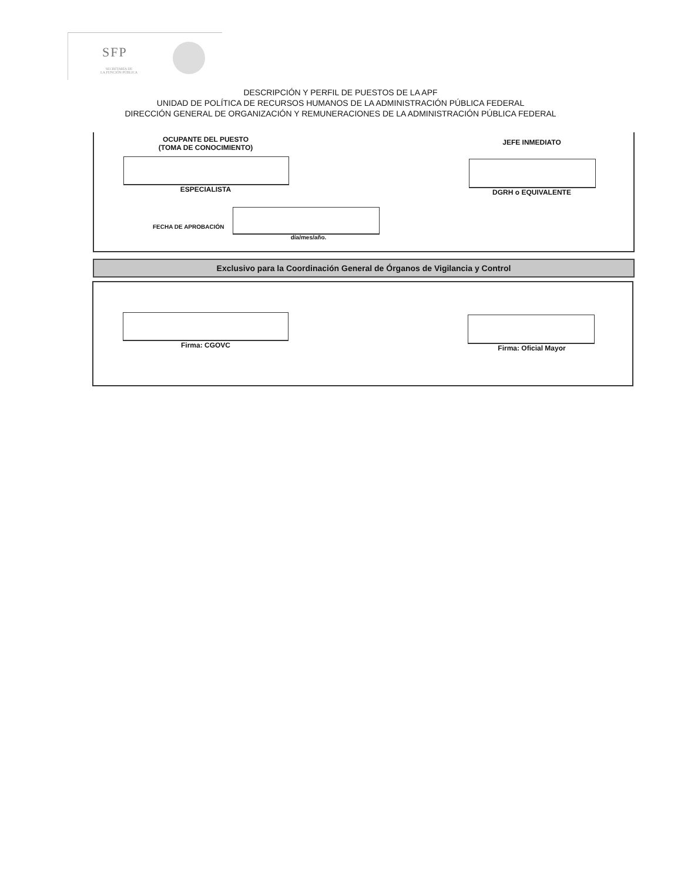SFP
SECRETARÍA DE
LA FUNCIÓN PÚBLICA
DESCRIPCIÓN Y PERFIL DE PUESTOS DE LA APF
UNIDAD DE POLÍTICA DE RECURSOS HUMANOS DE LA ADMINISTRACIÓN PÚBLICA FEDERAL
DIRECCIÓN GENERAL DE ORGANIZACIÓN Y REMUNERACIONES DE LA ADMINISTRACIÓN PÚBLICA FEDERAL
OCUPANTE DEL PUESTO
(TOMA DE CONOCIMIENTO)
JEFE INMEDIATO
ESPECIALISTA DGRH o EQUIVALENTE
FECHA DE APROBACIÓN
día/mes/año.
Exclusivo para la Coordinación General de Órganos de Vigilancia y Control
Firma: CGOVC Firma: Oficial Mayor